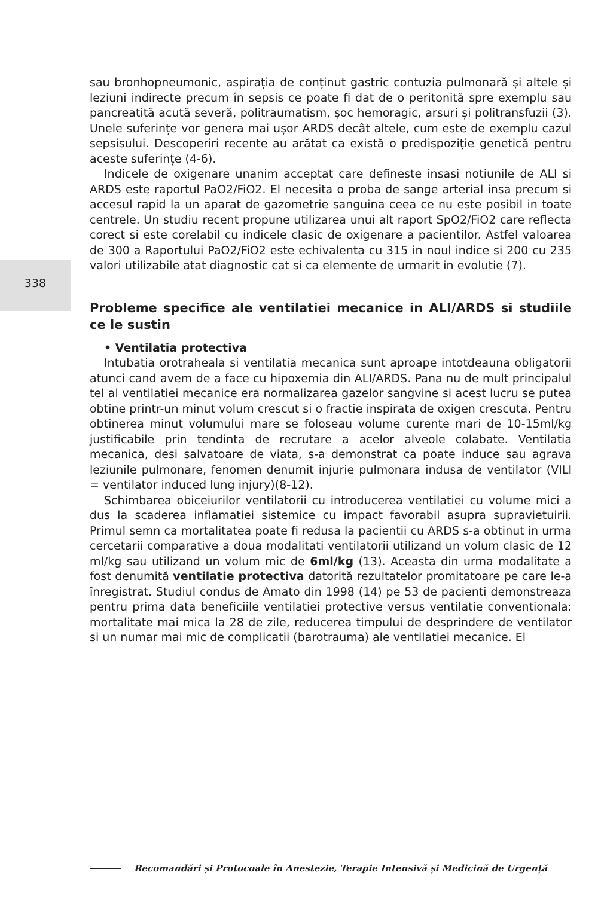338
sau bronhopneumonic, aspirația de conținut gastric contuzia pulmonară și altele și leziuni indirecte precum în sepsis ce poate fi dat de o peritonită spre exemplu sau pancreatită acută severă, politraumatism, șoc hemoragic, arsuri și politransfuzii (3). Unele suferințe vor genera mai ușor ARDS decât altele, cum este de exemplu cazul sepsisului. Descoperiri recente au arătat ca există o predispoziție genetică pentru aceste suferințe (4-6).
Indicele de oxigenare unanim acceptat care defineste insasi notiunile de ALI si ARDS este raportul PaO2/FiO2. El necesita o proba de sange arterial insa precum si accesul rapid la un aparat de gazometrie sanguina ceea ce nu este posibil in toate centrele. Un studiu recent propune utilizarea unui alt raport SpO2/FiO2 care reflecta corect si este corelabil cu indicele clasic de oxigenare a pacientilor. Astfel valoarea de 300 a Raportului PaO2/FiO2 este echivalenta cu 315 in noul indice si 200 cu 235 valori utilizabile atat diagnostic cat si ca elemente de urmarit in evolutie (7).
Probleme specifice ale ventilatiei mecanice in ALI/ARDS si studiile ce le sustin
• Ventilatia protectiva
Intubatia orotraheala si ventilatia mecanica sunt aproape intotdeauna obligatorii atunci cand avem de a face cu hipoxemia din ALI/ARDS. Pana nu de mult principalul tel al ventilatiei mecanice era normalizarea gazelor sangvine si acest lucru se putea obtine printr-un minut volum crescut si o fractie inspirata de oxigen crescuta. Pentru obtinerea minut volumului mare se foloseau volume curente mari de 10-15ml/kg justificabile prin tendinta de recrutare a acelor alveole colabate. Ventilatia mecanica, desi salvatoare de viata, s-a demonstrat ca poate induce sau agrava leziunile pulmonare, fenomen denumit injurie pulmonara indusa de ventilator (VILI = ventilator induced lung injury)(8-12).
Schimbarea obiceiurilor ventilatorii cu introducerea ventilatiei cu volume mici a dus la scaderea inflamatiei sistemice cu impact favorabil asupra supravietuirii. Primul semn ca mortalitatea poate fi redusa la pacientii cu ARDS s-a obtinut in urma cercetarii comparative a doua modalitati ventilatorii utilizand un volum clasic de 12 ml/kg sau utilizand un volum mic de 6ml/kg (13). Aceasta din urma modalitate a fost denumită ventilatie protectiva datorită rezultatelor promitatoare pe care le-a înregistrat. Studiul condus de Amato din 1998 (14) pe 53 de pacienti demonstreaza pentru prima data beneficiile ventilatiei protective versus ventilatie conventionala: mortalitate mai mica la 28 de zile, reducerea timpului de desprindere de ventilator si un numar mai mic de complicatii (barotrauma) ale ventilatiei mecanice. El
Recomandări și Protocoale în Anestezie, Terapie Intensivă și Medicină de Urgență